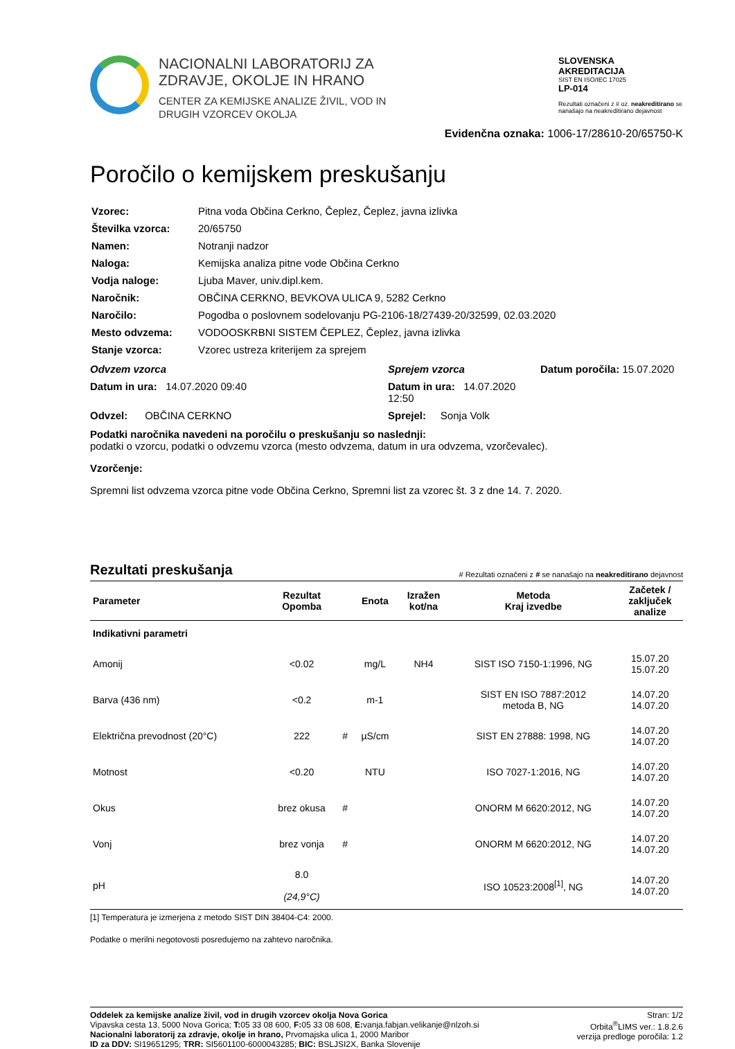NACIONALNI LABORATORIJ ZA
ZDRAVJE, OKOLJE IN HRANO
CENTER ZA KEMIJSKE ANALIZE ŽIVIL, VOD IN
DRUGIH VZORCEV OKOLJA
SLOVENSKA
AKREDITACIJA
SIST EN ISO/IEC 17025
LP-014
Rezultati označeni z # oz. neakreditirano se nanašajo na neakreditirano dejavnost
Evidenčna oznaka: 1006-17/28610-20/65750-K
Poročilo o kemijskem preskušanju
| Vzorec: | Pitna voda Občina Cerkno, Čeplez, Čeplez, javna izlivka |
| Številka vzorca: | 20/65750 |
| Namen: | Notranji nadzor |
| Naloga: | Kemijska analiza pitne vode Občina Cerkno |
| Vodja naloge: | Ljuba Maver, univ.dipl.kem. |
| Naročnik: | OBČINA CERKNO, BEVKOVA ULICA 9, 5282 Cerkno |
| Naročilo: | Pogodba o poslovnem sodelovanju PG-2106-18/27439-20/32599, 02.03.2020 |
| Mesto odvzema: | VODOOSKRBNI SISTEM ČEPLEZ, Čeplez, javna izlivka |
| Stanje vzorca: | Vzorec ustreza kriterijem za sprejem |
Odvzem vzorca
Sprejem vzorca
Datum poročila: 15.07.2020
Datum in ura: 14.07.2020 09:40
Datum in ura: 14.07.2020 12:50
Odvzel: OBČINA CERKNO
Sprejel: Sonja Volk
Podatki naročnika navedeni na poročilu o preskušanju so naslednji:
podatki o vzorcu, podatki o odvzemu vzorca (mesto odvzema, datum in ura odvzema, vzorčevalec).
Vzorčenje:
Spremni list odvzema vzorca pitne vode Občina Cerkno, Spremni list za vzorec št. 3 z dne 14. 7. 2020.
Rezultati preskušanja
# Rezultati označeni z # se nanašajo na neakreditirano dejavnost
| Parameter | Rezultat Opomba | | Enota | Izražen kot/na | Metoda Kraj izvedbe | Začetek / zaključek analize |
| --- | --- | --- | --- | --- | --- | --- |
| Indikativni parametri | | | | | | |
| Amonij | <0.02 | | mg/L | NH4 | SIST ISO 7150-1:1996, NG | 15.07.20 15.07.20 |
| Barva (436 nm) | <0.2 | | m-1 | | SIST EN ISO 7887:2012 metoda B, NG | 14.07.20 14.07.20 |
| Električna prevodnost (20°C) | 222 | # | µS/cm | | SIST EN 27888: 1998, NG | 14.07.20 14.07.20 |
| Motnost | <0.20 | | NTU | | ISO 7027-1:2016, NG | 14.07.20 14.07.20 |
| Okus | brez okusa | # | | | ONORM M 6620:2012, NG | 14.07.20 14.07.20 |
| Vonj | brez vonja | # | | | ONORM M 6620:2012, NG | 14.07.20 14.07.20 |
| pH | 8.0 (24,9°C) | | | | ISO 10523:2008<sup>[1]</sup>, NG | 14.07.20 14.07.20 |
[1] Temperatura je izmerjena z metodo SIST DIN 38404-C4: 2000.
Podatke o merilni negotovosti posredujemo na zahtevo naročnika.
Oddelek za kemijske analize živil, vod in drugih vzorcev okolja Nova Gorica
Vipavska cesta 13, 5000 Nova Gorica; T: 05 33 08 600, F: 05 33 08 608, E: vanja.fabjan.velikanje@nlzoh.si
Nacionalni laboratorij za zdravje, okolje in hrano, Prvomajska ulica 1, 2000 Maribor
ID za DDV: SI19651295; TRR: SI5601100-6000043285; BIC: BSLJSI2X, Banka Slovenije
Stran: 1/2
Orbita<sup>®</sup>LIMS ver.: 1.8.2.6
verzija predloge poročila: 1.2